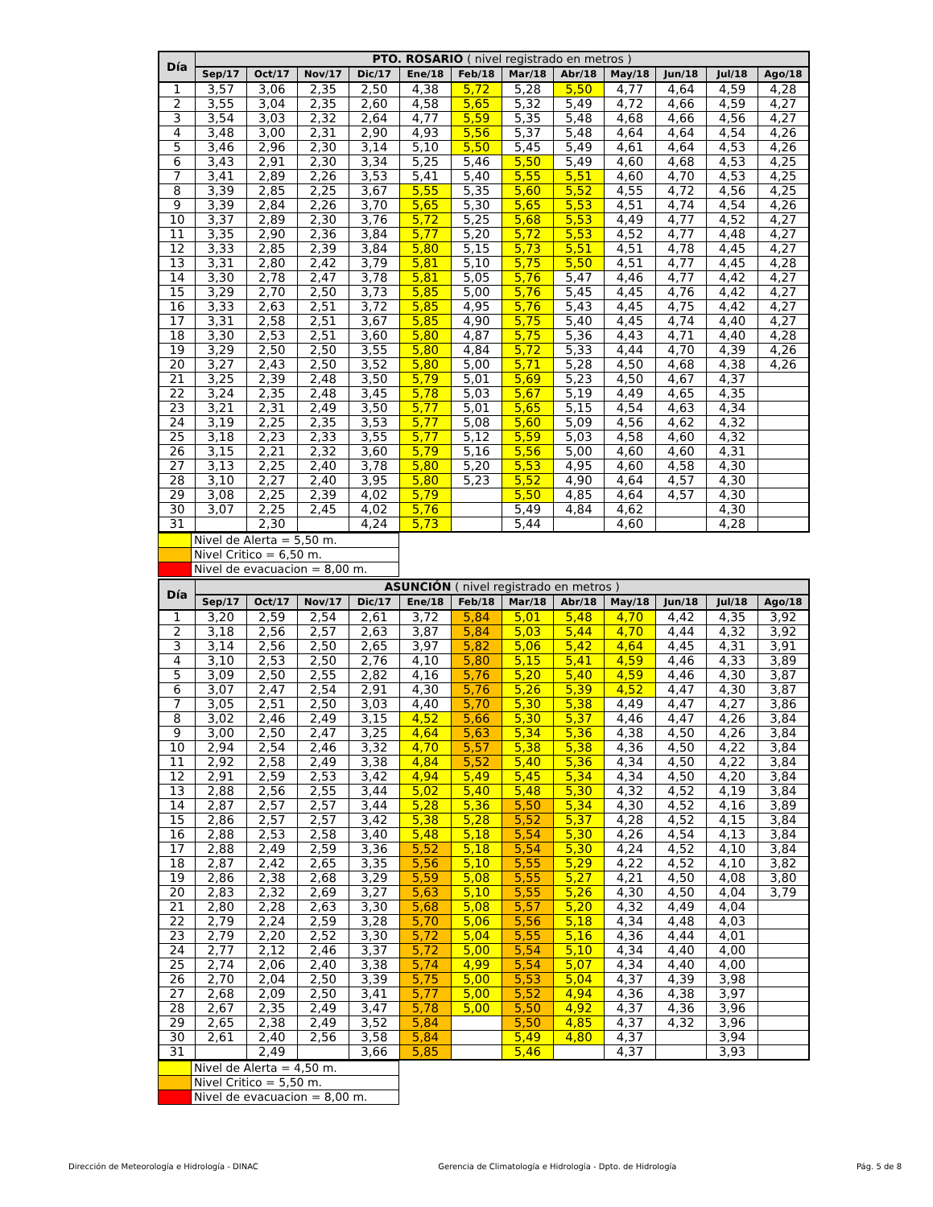| Día | PTO. ROSARIO ( nivel registrado en metros ) | | | | | | | | | | | |
| --- | --- | --- | --- | --- | --- | --- | --- | --- | --- | --- | --- | --- |
| | Sep/17 | Oct/17 | Nov/17 | Dic/17 | Ene/18 | Feb/18 | Mar/18 | Abr/18 | May/18 | Jun/18 | Jul/18 | Ago/18 |
| 1 | 3,57 | 3,06 | 2,35 | 2,50 | 4,38 | 5,72 | 5,28 | 5,50 | 4,77 | 4,64 | 4,59 | 4,28 |
| 2 | 3,55 | 3,04 | 2,35 | 2,60 | 4,58 | 5,65 | 5,32 | 5,49 | 4,72 | 4,66 | 4,59 | 4,27 |
| 3 | 3,54 | 3,03 | 2,32 | 2,64 | 4,77 | 5,59 | 5,35 | 5,48 | 4,68 | 4,66 | 4,56 | 4,27 |
| 4 | 3,48 | 3,00 | 2,31 | 2,90 | 4,93 | 5,56 | 5,37 | 5,48 | 4,64 | 4,64 | 4,54 | 4,26 |
| 5 | 3,46 | 2,96 | 2,30 | 3,14 | 5,10 | 5,50 | 5,45 | 5,49 | 4,61 | 4,64 | 4,53 | 4,26 |
| 6 | 3,43 | 2,91 | 2,30 | 3,34 | 5,25 | 5,46 | 5,50 | 5,49 | 4,60 | 4,68 | 4,53 | 4,25 |
| 7 | 3,41 | 2,89 | 2,26 | 3,53 | 5,41 | 5,40 | 5,55 | 5,51 | 4,60 | 4,70 | 4,53 | 4,25 |
| 8 | 3,39 | 2,85 | 2,25 | 3,67 | 5,55 | 5,35 | 5,60 | 5,52 | 4,55 | 4,72 | 4,56 | 4,25 |
| 9 | 3,39 | 2,84 | 2,26 | 3,70 | 5,65 | 5,30 | 5,65 | 5,53 | 4,51 | 4,74 | 4,54 | 4,26 |
| 10 | 3,37 | 2,89 | 2,30 | 3,76 | 5,72 | 5,25 | 5,68 | 5,53 | 4,49 | 4,77 | 4,52 | 4,27 |
| 11 | 3,35 | 2,90 | 2,36 | 3,84 | 5,77 | 5,20 | 5,72 | 5,53 | 4,52 | 4,77 | 4,48 | 4,27 |
| 12 | 3,33 | 2,85 | 2,39 | 3,84 | 5,80 | 5,15 | 5,73 | 5,51 | 4,51 | 4,78 | 4,45 | 4,27 |
| 13 | 3,31 | 2,80 | 2,42 | 3,79 | 5,81 | 5,10 | 5,75 | 5,50 | 4,51 | 4,77 | 4,45 | 4,28 |
| 14 | 3,30 | 2,78 | 2,47 | 3,78 | 5,81 | 5,05 | 5,76 | 5,47 | 4,46 | 4,77 | 4,42 | 4,27 |
| 15 | 3,29 | 2,70 | 2,50 | 3,73 | 5,85 | 5,00 | 5,76 | 5,45 | 4,45 | 4,76 | 4,42 | 4,27 |
| 16 | 3,33 | 2,63 | 2,51 | 3,72 | 5,85 | 4,95 | 5,76 | 5,43 | 4,45 | 4,75 | 4,42 | 4,27 |
| 17 | 3,31 | 2,58 | 2,51 | 3,67 | 5,85 | 4,90 | 5,75 | 5,40 | 4,45 | 4,74 | 4,40 | 4,27 |
| 18 | 3,30 | 2,53 | 2,51 | 3,60 | 5,80 | 4,87 | 5,75 | 5,36 | 4,43 | 4,71 | 4,40 | 4,28 |
| 19 | 3,29 | 2,50 | 2,50 | 3,55 | 5,80 | 4,84 | 5,72 | 5,33 | 4,44 | 4,70 | 4,39 | 4,26 |
| 20 | 3,27 | 2,43 | 2,50 | 3,52 | 5,80 | 5,00 | 5,71 | 5,28 | 4,50 | 4,68 | 4,38 | 4,26 |
| 21 | 3,25 | 2,39 | 2,48 | 3,50 | 5,79 | 5,01 | 5,69 | 5,23 | 4,50 | 4,67 | 4,37 | |
| 22 | 3,24 | 2,35 | 2,48 | 3,45 | 5,78 | 5,03 | 5,67 | 5,19 | 4,49 | 4,65 | 4,35 | |
| 23 | 3,21 | 2,31 | 2,49 | 3,50 | 5,77 | 5,01 | 5,65 | 5,15 | 4,54 | 4,63 | 4,34 | |
| 24 | 3,19 | 2,25 | 2,35 | 3,53 | 5,77 | 5,08 | 5,60 | 5,09 | 4,56 | 4,62 | 4,32 | |
| 25 | 3,18 | 2,23 | 2,33 | 3,55 | 5,77 | 5,12 | 5,59 | 5,03 | 4,58 | 4,60 | 4,32 | |
| 26 | 3,15 | 2,21 | 2,32 | 3,60 | 5,79 | 5,16 | 5,56 | 5,00 | 4,60 | 4,60 | 4,31 | |
| 27 | 3,13 | 2,25 | 2,40 | 3,78 | 5,80 | 5,20 | 5,53 | 4,95 | 4,60 | 4,58 | 4,30 | |
| 28 | 3,10 | 2,27 | 2,40 | 3,95 | 5,80 | 5,23 | 5,52 | 4,90 | 4,64 | 4,57 | 4,30 | |
| 29 | 3,08 | 2,25 | 2,39 | 4,02 | 5,79 | | 5,50 | 4,85 | 4,64 | 4,57 | 4,30 | |
| 30 | 3,07 | 2,25 | 2,45 | 4,02 | 5,76 | | 5,49 | 4,84 | 4,62 | | 4,30 | |
| 31 | | 2,30 | | 4,24 | 5,73 | | 5,44 | | 4,60 | | 4,28 | |
| | Nivel de Alerta = 5,50 m. |
| | Nivel Critico = 6,50 m. |
| | Nivel de evacuacion = 8,00 m. |
| Día | ASUNCIÓN ( nivel registrado en metros ) | | | | | | | | | | | |
| --- | --- | --- | --- | --- | --- | --- | --- | --- | --- | --- | --- | --- |
| | Sep/17 | Oct/17 | Nov/17 | Dic/17 | Ene/18 | Feb/18 | Mar/18 | Abr/18 | May/18 | Jun/18 | Jul/18 | Ago/18 |
| 1 | 3,20 | 2,59 | 2,54 | 2,61 | 3,72 | 5,84 | 5,01 | 5,48 | 4,70 | 4,42 | 4,35 | 3,92 |
| 2 | 3,18 | 2,56 | 2,57 | 2,63 | 3,87 | 5,84 | 5,03 | 5,44 | 4,70 | 4,44 | 4,32 | 3,92 |
| 3 | 3,14 | 2,56 | 2,50 | 2,65 | 3,97 | 5,82 | 5,06 | 5,42 | 4,64 | 4,45 | 4,31 | 3,91 |
| 4 | 3,10 | 2,53 | 2,50 | 2,76 | 4,10 | 5,80 | 5,15 | 5,41 | 4,59 | 4,46 | 4,33 | 3,89 |
| 5 | 3,09 | 2,50 | 2,55 | 2,82 | 4,16 | 5,76 | 5,20 | 5,40 | 4,59 | 4,46 | 4,30 | 3,87 |
| 6 | 3,07 | 2,47 | 2,54 | 2,91 | 4,30 | 5,76 | 5,26 | 5,39 | 4,52 | 4,47 | 4,30 | 3,87 |
| 7 | 3,05 | 2,51 | 2,50 | 3,03 | 4,40 | 5,70 | 5,30 | 5,38 | 4,49 | 4,47 | 4,27 | 3,86 |
| 8 | 3,02 | 2,46 | 2,49 | 3,15 | 4,52 | 5,66 | 5,30 | 5,37 | 4,46 | 4,47 | 4,26 | 3,84 |
| 9 | 3,00 | 2,50 | 2,47 | 3,25 | 4,64 | 5,63 | 5,34 | 5,36 | 4,38 | 4,50 | 4,26 | 3,84 |
| 10 | 2,94 | 2,54 | 2,46 | 3,32 | 4,70 | 5,57 | 5,38 | 5,38 | 4,36 | 4,50 | 4,22 | 3,84 |
| 11 | 2,92 | 2,58 | 2,49 | 3,38 | 4,84 | 5,52 | 5,40 | 5,36 | 4,34 | 4,50 | 4,22 | 3,84 |
| 12 | 2,91 | 2,59 | 2,53 | 3,42 | 4,94 | 5,49 | 5,45 | 5,34 | 4,34 | 4,50 | 4,20 | 3,84 |
| 13 | 2,88 | 2,56 | 2,55 | 3,44 | 5,02 | 5,40 | 5,48 | 5,30 | 4,32 | 4,52 | 4,19 | 3,84 |
| 14 | 2,87 | 2,57 | 2,57 | 3,44 | 5,28 | 5,36 | 5,50 | 5,34 | 4,30 | 4,52 | 4,16 | 3,89 |
| 15 | 2,86 | 2,57 | 2,57 | 3,42 | 5,38 | 5,28 | 5,52 | 5,37 | 4,28 | 4,52 | 4,15 | 3,84 |
| 16 | 2,88 | 2,53 | 2,58 | 3,40 | 5,48 | 5,18 | 5,54 | 5,30 | 4,26 | 4,54 | 4,13 | 3,84 |
| 17 | 2,88 | 2,49 | 2,59 | 3,36 | 5,52 | 5,18 | 5,54 | 5,30 | 4,24 | 4,52 | 4,10 | 3,84 |
| 18 | 2,87 | 2,42 | 2,65 | 3,35 | 5,56 | 5,10 | 5,55 | 5,29 | 4,22 | 4,52 | 4,10 | 3,82 |
| 19 | 2,86 | 2,38 | 2,68 | 3,29 | 5,59 | 5,08 | 5,55 | 5,27 | 4,21 | 4,50 | 4,08 | 3,80 |
| 20 | 2,83 | 2,32 | 2,69 | 3,27 | 5,63 | 5,10 | 5,55 | 5,26 | 4,30 | 4,50 | 4,04 | 3,79 |
| 21 | 2,80 | 2,28 | 2,63 | 3,30 | 5,68 | 5,08 | 5,57 | 5,20 | 4,32 | 4,49 | 4,04 | |
| 22 | 2,79 | 2,24 | 2,59 | 3,28 | 5,70 | 5,06 | 5,56 | 5,18 | 4,34 | 4,48 | 4,03 | |
| 23 | 2,79 | 2,20 | 2,52 | 3,30 | 5,72 | 5,04 | 5,55 | 5,16 | 4,36 | 4,44 | 4,01 | |
| 24 | 2,77 | 2,12 | 2,46 | 3,37 | 5,72 | 5,00 | 5,54 | 5,10 | 4,34 | 4,40 | 4,00 | |
| 25 | 2,74 | 2,06 | 2,40 | 3,38 | 5,74 | 4,99 | 5,54 | 5,07 | 4,34 | 4,40 | 4,00 | |
| 26 | 2,70 | 2,04 | 2,50 | 3,39 | 5,75 | 5,00 | 5,53 | 5,04 | 4,37 | 4,39 | 3,98 | |
| 27 | 2,68 | 2,09 | 2,50 | 3,41 | 5,77 | 5,00 | 5,52 | 4,94 | 4,36 | 4,38 | 3,97 | |
| 28 | 2,67 | 2,35 | 2,49 | 3,47 | 5,78 | 5,00 | 5,50 | 4,92 | 4,37 | 4,36 | 3,96 | |
| 29 | 2,65 | 2,38 | 2,49 | 3,52 | 5,84 | | 5,50 | 4,85 | 4,37 | 4,32 | 3,96 | |
| 30 | 2,61 | 2,40 | 2,56 | 3,58 | 5,84 | | 5,49 | 4,80 | 4,37 | | 3,94 | |
| 31 | | 2,49 | | 3,66 | 5,85 | | 5,46 | | 4,37 | | 3,93 | |
| | Nivel de Alerta = 4,50 m. |
| | Nivel Critico = 5,50 m. |
| | Nivel de evacuacion = 8,00 m. |
Dirección de Meteorología e Hidrología - DINAC Gerencia de Climatología e Hidrología - Dpto. de Hidrología Pág. 5 de 8